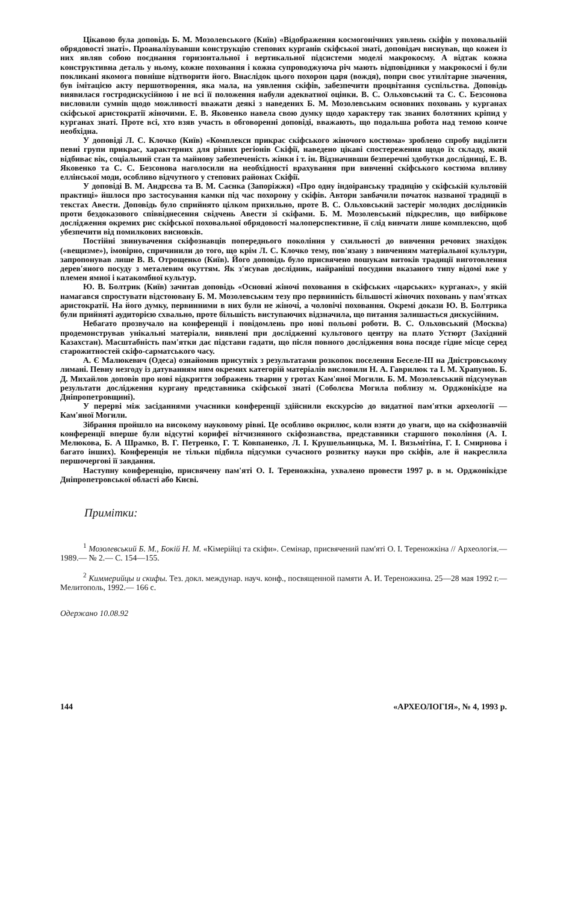Цікавою була доповідь Б. М. Мозолевського (Київ) «Відображення космогонічних уявлень скіфів у поховальній обрядовості знаті». Проаналізувавши конструкцію степових курганів скіфської знаті, доповідач виснував, що кожен із них являв собою поєднання горизонтальної і вертикальної підсистеми моделі макрокосму. А відтак кожна конструктивна деталь у ньому, кожне поховання і кожна супроводжуюча річ мають відповідники у макрокосмі і були покликані якомога повніше відтворити його. Внаслідок цього похорон царя (вождя), попри своє утилітарне значення, був імітацією акту першотворення, яка мала, на уявлення скіфів, забезпечити процвітання суспільства. Доповідь виявилася гостродискусійною і не всі її положення набули адекватної оцінки. В. С. Ольховський та С. С. Безсонова висловили сумнів щодо можливості вважати деякі з наведених Б. М. Мозолевським основних поховань у курганах скіфської аристократії жіночими. Е. В. Яковенко навела свою думку щодо характеру так званих болотяних кріпид у курганах знаті. Проте всі, хто взяв участь в обговоренні доповіді, вважають, що подальша робота над темою конче необхідна.
У доповіді Л. С. Клочко (Київ) «Комплекси прикрас скіфського жіночого костюма» зроблено спробу виділити певні групи прикрас, характерних для різних регіонів Скіфії, наведено цікаві спостереження щодо їх складу, який відбиває вік, соціальний стан та майнову забезпеченість жінки і т. ін. Відзначивши безперечні здобутки дослідниці, Е. В. Яковенко та С. С. Безсонова наголосили на необхідності врахування при вивченні скіфського костюма впливу еллінської моди, особливо відчутного у степових районах Скіфії.
У доповіді В. М. Андрєєва та В. М. Саєнка (Запоріжжя) «Про одну індоіранську традицію у скіфській культовій практиці» йшлося про застосування камки під час похорону у скіфів. Автори завбачили початок названої традиції в текстах Авести. Доповідь було сприйнято цілком прихильно, проте В. С. Ольховський застеріг молодих дослідників проти бездоказового співвіднесення свідчень Авести зі скіфами. Б. М. Мозолевський підкреслив, що вибіркове дослідження окремих рис скіфської поховальної обрядовості малоперспективне, її слід вивчати лише комплексно, щоб убезпечити від помилкових висновків.
Постійні звинувачення скіфознавців попереднього покоління у схильності до вивчення речових знахідок («вещизме»), імовірно, спричинили до того, що крім Л. С. Клочко тему, пов'язану з вивченням матеріальної культури, запропонував лише В. В. Отрощенко (Київ). Його доповідь було присвячено пошукам витоків традиції виготовлення дерев'яного посуду з металевим окуттям. Як з'ясував дослідник, найраніші посудини вказаного типу відомі вже у племен ямної і катакомбної культур.
Ю. В. Болтрик (Київ) зачитав доповідь «Основні жіночі поховання в скіфських «царських» курганах», у якій намагався спростувати відстоювану Б. М. Мозолевським тезу про первинність більшості жіночих поховань у пам'ятках аристократії. На його думку, первинними в них були не жіночі, а чоловічі поховання. Окремі докази Ю. В. Болтрика були прийняті аудиторією схвально, проте більшість виступаючих відзначила, що питання залишається дискусійним.
Небагато прозвучало на конференції і повідомлень про нові польові роботи. В. С. Ольховський (Москва) продемонстрував унікальні матеріали, виявлені при дослідженні культового центру на плато Устюрт (Західний Казахстан). Масштабність пам'ятки дає підстави гадати, що після повного дослідження вона посяде гідне місце серед старожитностей скіфо-сарматського часу.
А. Є Малюкевич (Одеса) ознайомив присутніх з результатами розкопок поселення Беселе-III на Дністровському лимані. Певну незгоду із датуванням ним окремих категорій матеріалів висловили Н. А. Гаврилюк та І. М. Храпунов. Б. Д. Михайлов доповів про нові відкриття зображень тварин у гротах Кам'яної Могили. Б. М. Мозолевський підсумував результати дослідження кургану представника скіфської знаті (Соболєва Могила поблизу м. Орджонікідзе на Дніпропетровщині).
У перерві між засіданнями учасники конференції здійснили екскурсію до видатної пам'ятки археології — Кам'яної Могили.
Зібрання пройшло на високому науковому рівні. Це особливо окрилює, коли взяти до уваги, що на скіфознавчій конференції вперше були відсутні корифеї вітчизняного скіфознавства, представники старшого покоління (А. І. Мелюкова, Б. А Шрамко, В. Г. Петренко, Г. Т. Ковпаненко, Л. І. Крушельницька, М. І. Вязьмітіна, Г. І. Смирнова і багато інших). Конференція не тільки підбила підсумки сучасного розвитку науки про скіфів, але й накреслила першочергові її завдання.
Наступну конференцію, присвячену пам'яті О. І. Тереножкіна, ухвалено провести 1997 р. в м. Орджонікідзе Дніпропетровської області або Києві.
Примітки:
<sup>1</sup> Мозолевський Б. М., Бокій Н. М. «Кімерійці та скіфи». Семінар, присвячений пам'яті О. І. Тереножкіна // Археологія.— 1989.— № 2.— С. 154—155.
<sup>2</sup> Киммерийцы и скифы. Тез. докл. междунар. науч. конф., посвященной памяти А. И. Тереножкина. 25—28 мая 1992 г.— Мелитополь, 1992.— 166 с.
Одержано 10.08.92
144 «АРХЕОЛОГІЯ», № 4, 1993 р.